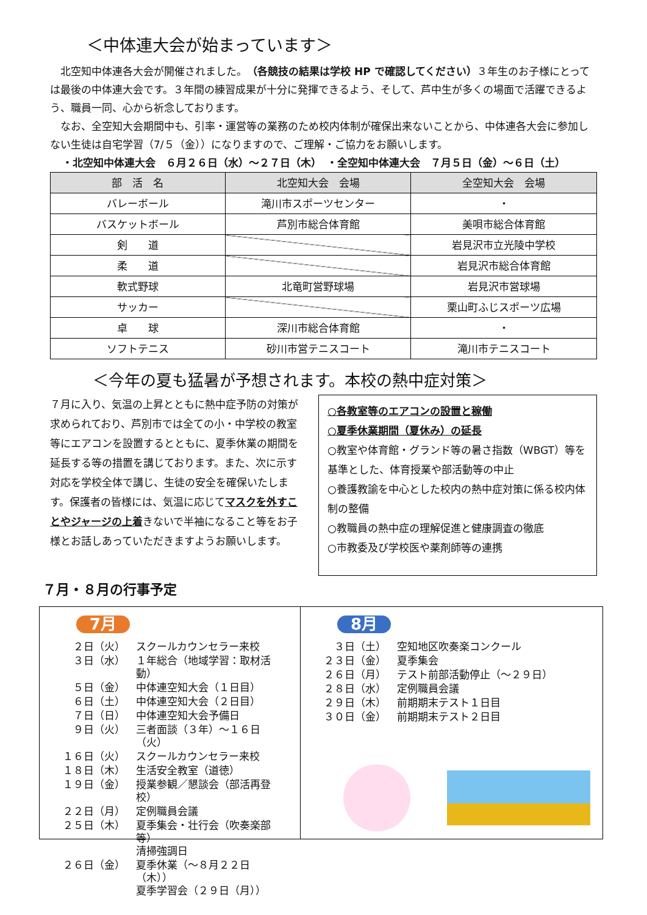＜中体連大会が始まっています＞
北空知中体連各大会が開催されました。（各競技の結果は学校 HP で確認してください）３年生のお子様にとっては最後の中体連大会です。３年間の練習成果が十分に発揮できるよう、そして、芦中生が多くの場面で活躍できるよう、職員一同、心から祈念しております。
なお、全空知大会期間中も、引率・運営等の業務のため校内体制が確保出来ないことから、中体連各大会に参加しない生徒は自宅学習（7/５（金））になりますので、ご理解・ご協力をお願いします。
・北空知中体連大会　６月２６日（水）～２７日（木）　・全空知中体連大会　７月５日（金）～６日（土）
| 部 活 名 | 北空知大会 会場 | 全空知大会 会場 |
| --- | --- | --- |
| バレーボール | 滝川市スポーツセンター | ・ |
| バスケットボール | 芦別市総合体育館 | 美唄市総合体育館 |
| 剣 道 | | 岩見沢市立光陵中学校 |
| 柔 道 | | 岩見沢市総合体育館 |
| 軟式野球 | 北竜町営野球場 | 岩見沢市営球場 |
| サッカー | | 栗山町ふじスポーツ広場 |
| 卓 球 | 深川市総合体育館 | ・ |
| ソフトテニス | 砂川市営テニスコート | 滝川市テニスコート |
＜今年の夏も猛暑が予想されます。本校の熱中症対策＞
７月に入り、気温の上昇とともに熱中症予防の対策が求められており、芦別市では全ての小・中学校の教室等にエアコンを設置するとともに、夏季休業の期間を延長する等の措置を講じております。また、次に示す対応を学校全体で講じ、生徒の安全を確保いたします。保護者の皆様には、気温に応じてマスクを外すことやジャージの上着きないで半袖になること等をお子様とお話しあっていただきますようお願いします。
○各教室等のエアコンの設置と稼働
○夏季休業期間（夏休み）の延長
○教室や体育館・グランド等の暑さ指数（WBGT）等を基準とした、体育授業や部活動等の中止
○養護教諭を中心とした校内の熱中症対策に係る校内体制の整備
○教職員の熱中症の理解促進と健康調査の徹底
○市教委及び学校医や薬剤師等の連携
７月・８月の行事予定
7月
| ２日（火） | スクールカウンセラー来校 |
| ３日（水） | １年総合（地域学習：取材活動） |
| ５日（金） | 中体連空知大会（１日目） |
| ６日（土） | 中体連空知大会（２日目） |
| ７日（日） | 中体連空知大会予備日 |
| ９日（火） | 三者面談（３年）～１６日（火） |
| １６日（火） | スクールカウンセラー来校 |
| １８日（木） | 生活安全教室（道徳） |
| １９日（金） | 授業参観／懇談会（部活再登校） |
| ２２日（月） | 定例職員会議 |
| ２５日（木） | 夏季集会・壮行会（吹奏楽部等） 清掃強調日 |
| ２６日（金） | 夏季休業（～８月２２日（木）） 夏季学習会（２９日（月）） |
8月
| ３日（土） | 空知地区吹奏楽コンクール |
| ２３日（金） | 夏季集会 |
| ２６日（月） | テスト前部活動停止（～２９日） |
| ２８日（水） | 定例職員会議 |
| ２９日（木） | 前期期末テスト１日目 |
| ３０日（金） | 前期期末テスト２日目 |